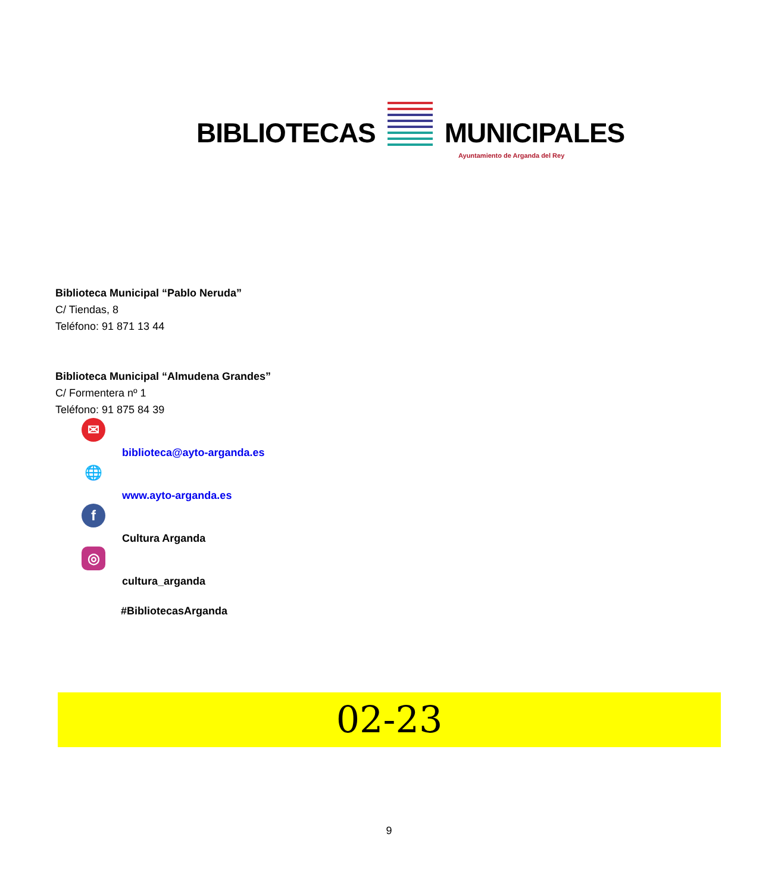BIBLIOTECAS MUNICIPALES
Ayuntamiento de Arganda del Rey
Biblioteca Municipal “Pablo Neruda”
C/ Tiendas, 8
Teléfono: 91 871 13 44
Biblioteca Municipal “Almudena Grandes”
C/ Formentera nº 1
Teléfono: 91 875 84 39
✉ biblioteca@ayto-arganda.es
🌐 www.ayto-arganda.es
f Cultura Arganda
◎ cultura_arganda
#BibliotecasArganda
02-23
9